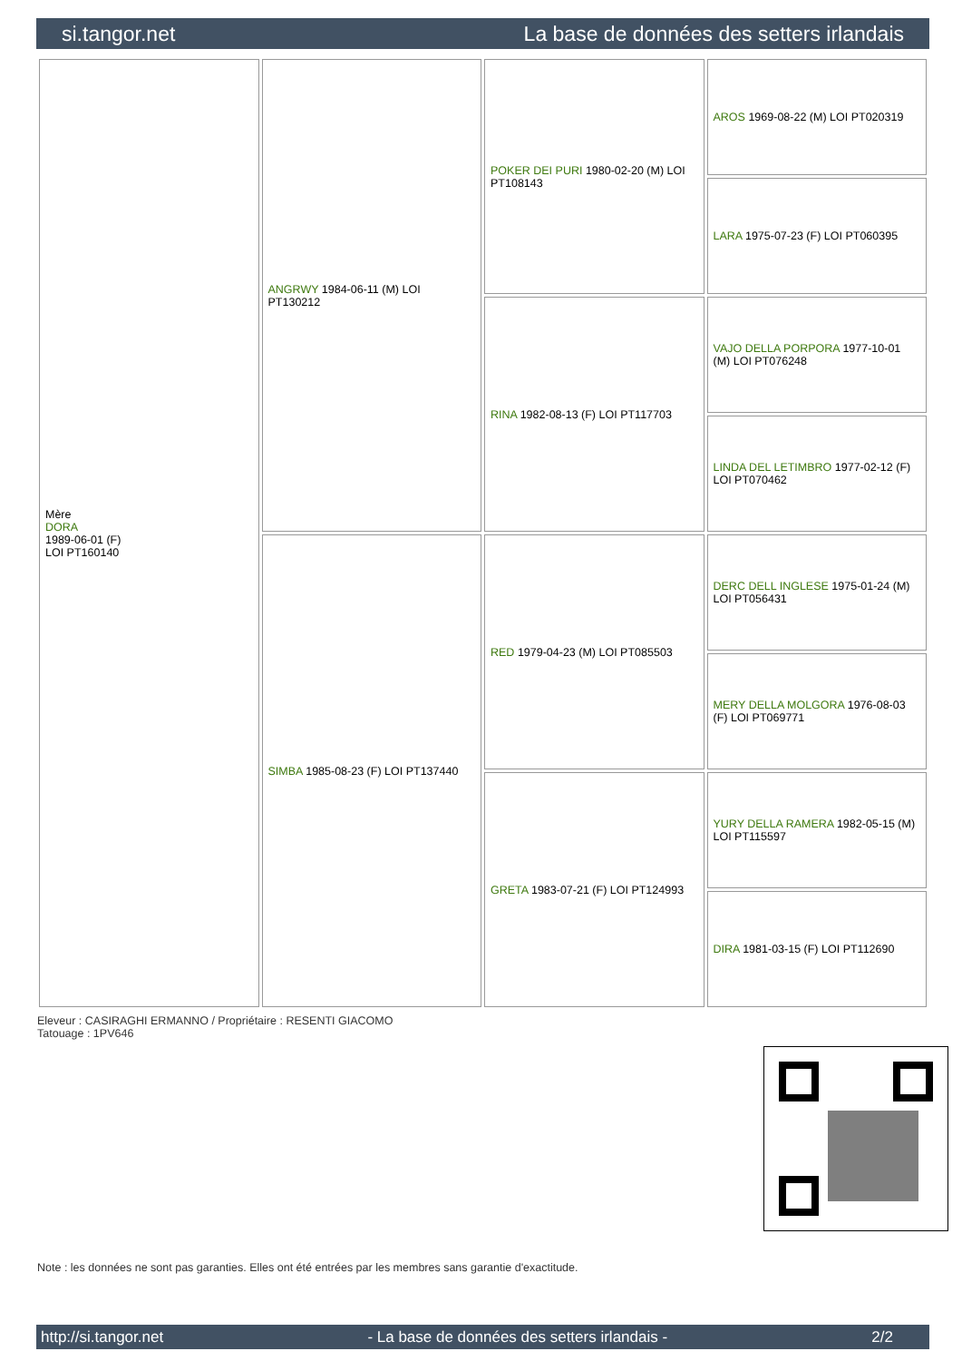si.tangor.net La base de données des setters irlandais
| Mère DORA 1989-06-01 (F) LOI PT160140 | ANGRWY 1984-06-11 (M) LOI PT130212 | POKER DEI PURI 1980-02-20 (M) LOI PT108143 | AROS 1969-08-22 (M) LOI PT020319 |
| | | | LARA 1975-07-23 (F) LOI PT060395 |
| | | RINA 1982-08-13 (F) LOI PT117703 | VAJO DELLA PORPORA 1977-10-01 (M) LOI PT076248 |
| | | | LINDA DEL LETIMBRO 1977-02-12 (F) LOI PT070462 |
| | SIMBA 1985-08-23 (F) LOI PT137440 | RED 1979-04-23 (M) LOI PT085503 | DERC DELL INGLESE 1975-01-24 (M) LOI PT056431 |
| | | | MERY DELLA MOLGORA 1976-08-03 (F) LOI PT069771 |
| | | GRETA 1983-07-21 (F) LOI PT124993 | YURY DELLA RAMERA 1982-05-15 (M) LOI PT115597 |
| | | | DIRA 1981-03-15 (F) LOI PT112690 |
Eleveur : CASIRAGHI ERMANNO / Propriétaire : RESENTI GIACOMO
Tatouage : 1PV646
Note : les données ne sont pas garanties. Elles ont été entrées par les membres sans garantie d'exactitude.
http://si.tangor.net - La base de données des setters irlandais - 2/2